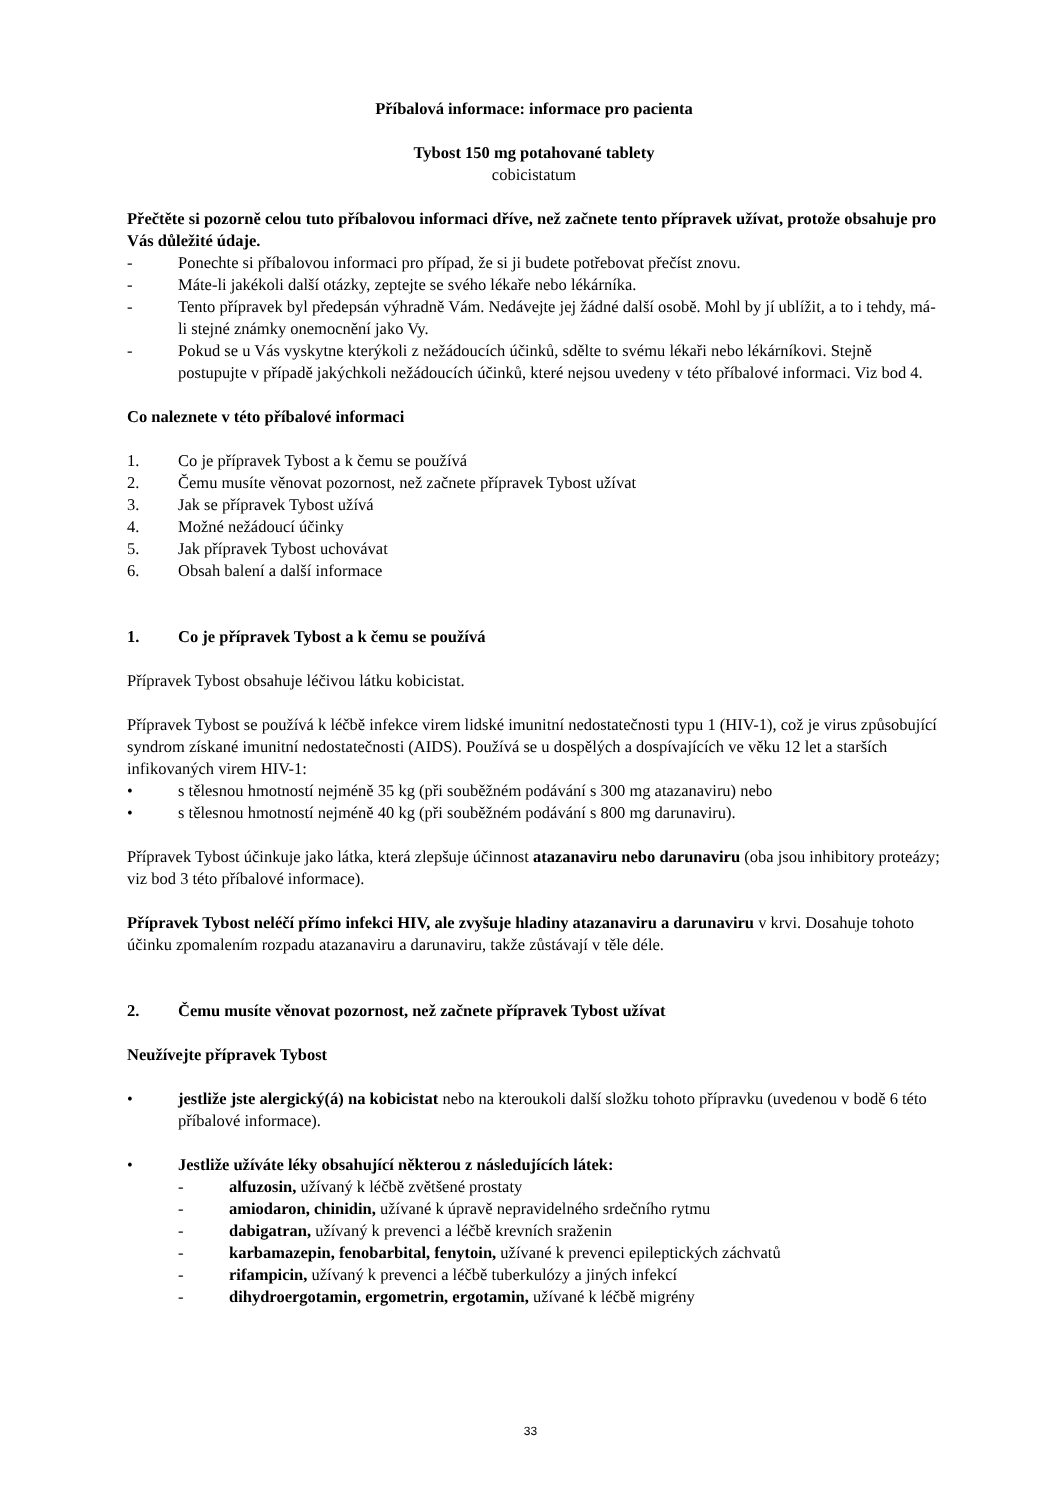Příbalová informace: informace pro pacienta
Tybost 150 mg potahované tablety
cobicistatum
Přečtěte si pozorně celou tuto příbalovou informaci dříve, než začnete tento přípravek užívat, protože obsahuje pro Vás důležité údaje.
- Ponechte si příbalovou informaci pro případ, že si ji budete potřebovat přečíst znovu.
- Máte-li jakékoli další otázky, zeptejte se svého lékaře nebo lékárníka.
- Tento přípravek byl předepsán výhradně Vám. Nedávejte jej žádné další osobě. Mohl by jí ublížit, a to i tehdy, má-li stejné známky onemocnění jako Vy.
- Pokud se u Vás vyskytne kterýkoli z nežádoucích účinků, sdělte to svému lékaři nebo lékárníkovi. Stejně postupujte v případě jakýchkoli nežádoucích účinků, které nejsou uvedeny v této příbalové informaci. Viz bod 4.
Co naleznete v této příbalové informaci
1. Co je přípravek Tybost a k čemu se používá
2. Čemu musíte věnovat pozornost, než začnete přípravek Tybost užívat
3. Jak se přípravek Tybost užívá
4. Možné nežádoucí účinky
5. Jak přípravek Tybost uchovávat
6. Obsah balení a další informace
1. Co je přípravek Tybost a k čemu se používá
Přípravek Tybost obsahuje léčivou látku kobicistat.
Přípravek Tybost se používá k léčbě infekce virem lidské imunitní nedostatečnosti typu 1 (HIV-1), což je virus způsobující syndrom získané imunitní nedostatečnosti (AIDS). Používá se u dospělých a dospívajících ve věku 12 let a starších infikovaných virem HIV-1:
• s tělesnou hmotností nejméně 35 kg (při souběžném podávání s 300 mg atazanaviru) nebo
• s tělesnou hmotností nejméně 40 kg (při souběžném podávání s 800 mg darunaviru).
Přípravek Tybost účinkuje jako látka, která zlepšuje účinnost atazanaviru nebo darunaviru (oba jsou inhibitory proteázy; viz bod 3 této příbalové informace).
Přípravek Tybost neléčí přímo infekci HIV, ale zvyšuje hladiny atazanaviru a darunaviru v krvi. Dosahuje tohoto účinku zpomalením rozpadu atazanaviru a darunaviru, takže zůstávají v těle déle.
2. Čemu musíte věnovat pozornost, než začnete přípravek Tybost užívat
Neužívejte přípravek Tybost
• jestliže jste alergický(á) na kobicistat nebo na kteroukoli další složku tohoto přípravku (uvedenou v bodě 6 této příbalové informace).
• Jestliže užíváte léky obsahující některou z následujících látek:
- alfuzosin, užívaný k léčbě zvětšené prostaty
- amiodaron, chinidin, užívané k úpravě nepravidelného srdečního rytmu
- dabigatran, užívaný k prevenci a léčbě krevních sraženin
- karbamazepin, fenobarbital, fenytoin, užívané k prevenci epileptických záchvatů
- rifampicin, užívaný k prevenci a léčbě tuberkulózy a jiných infekcí
- dihydroergotamin, ergometrin, ergotamin, užívané k léčbě migrény
33